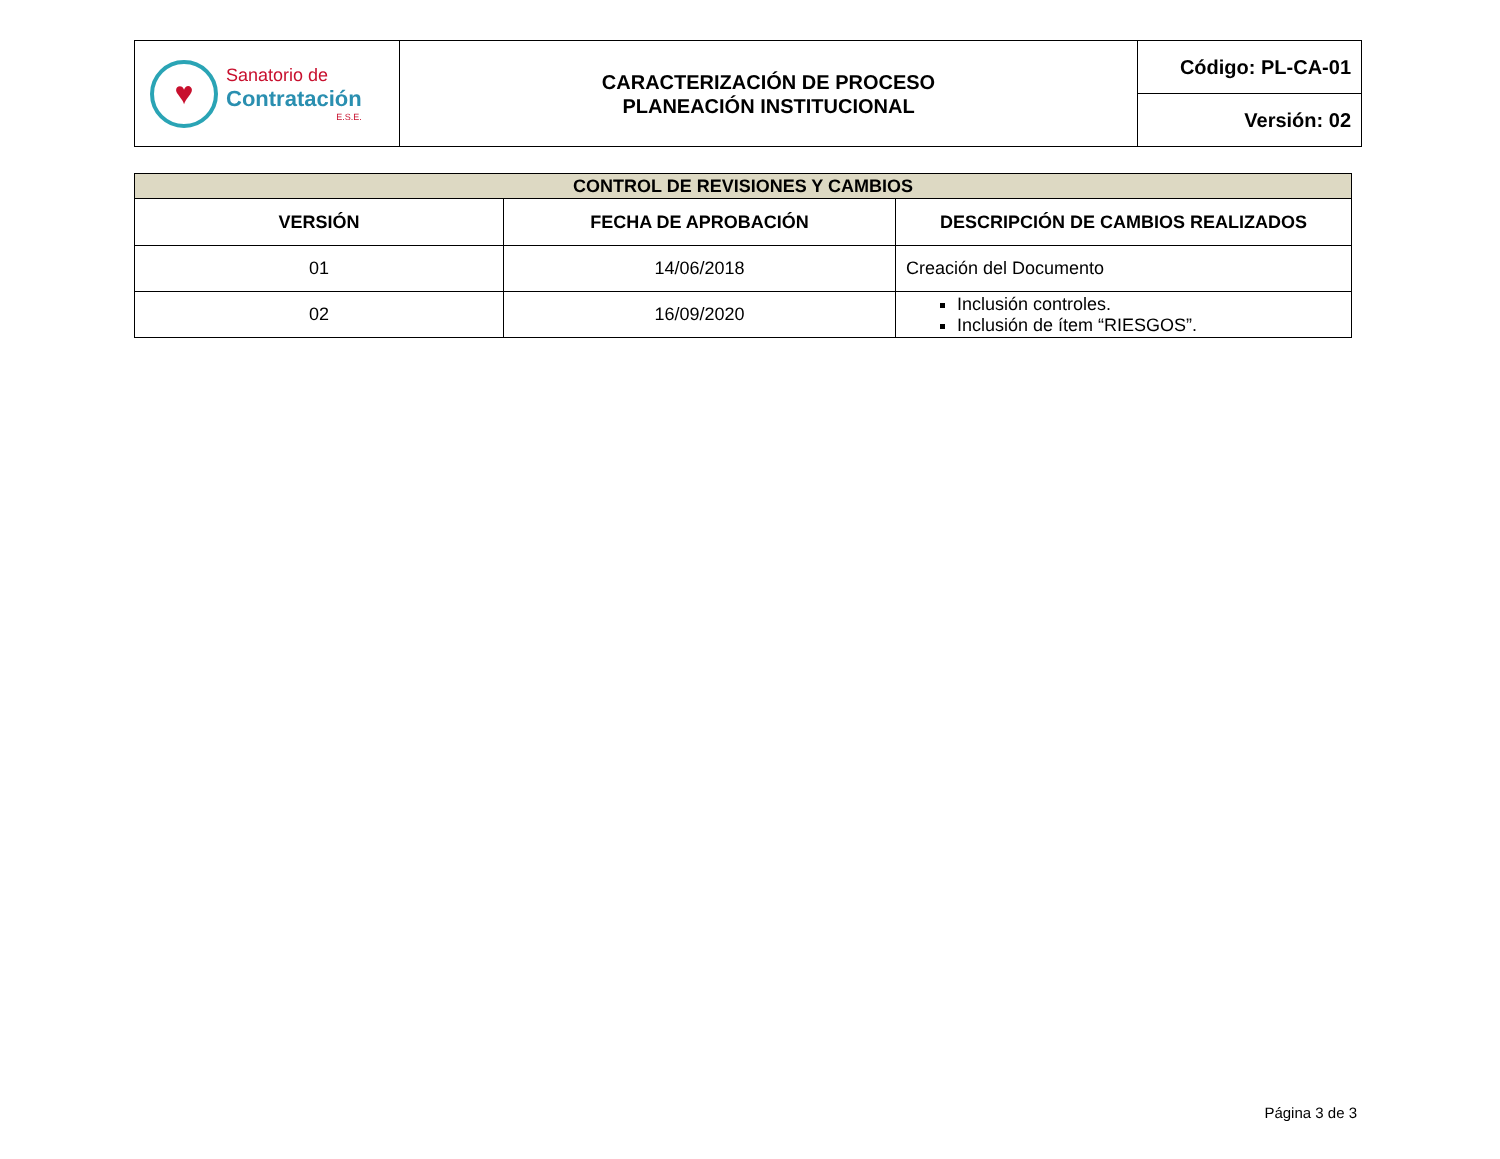| ♥ Sanatorio de Contratación E.S.E. | CARACTERIZACIÓN DE PROCESO PLANEACIÓN INSTITUCIONAL | Código: PL-CA-01 |
| | | Versión: 02 |
| CONTROL DE REVISIONES Y CAMBIOS | | |
| --- | --- | --- |
| VERSIÓN | FECHA DE APROBACIÓN | DESCRIPCIÓN DE CAMBIOS REALIZADOS |
| 01 | 14/06/2018 | Creación del Documento |
| 02 | 16/09/2020 | Inclusión controles. Inclusión de ítem “RIESGOS”. |
Página 3 de 3